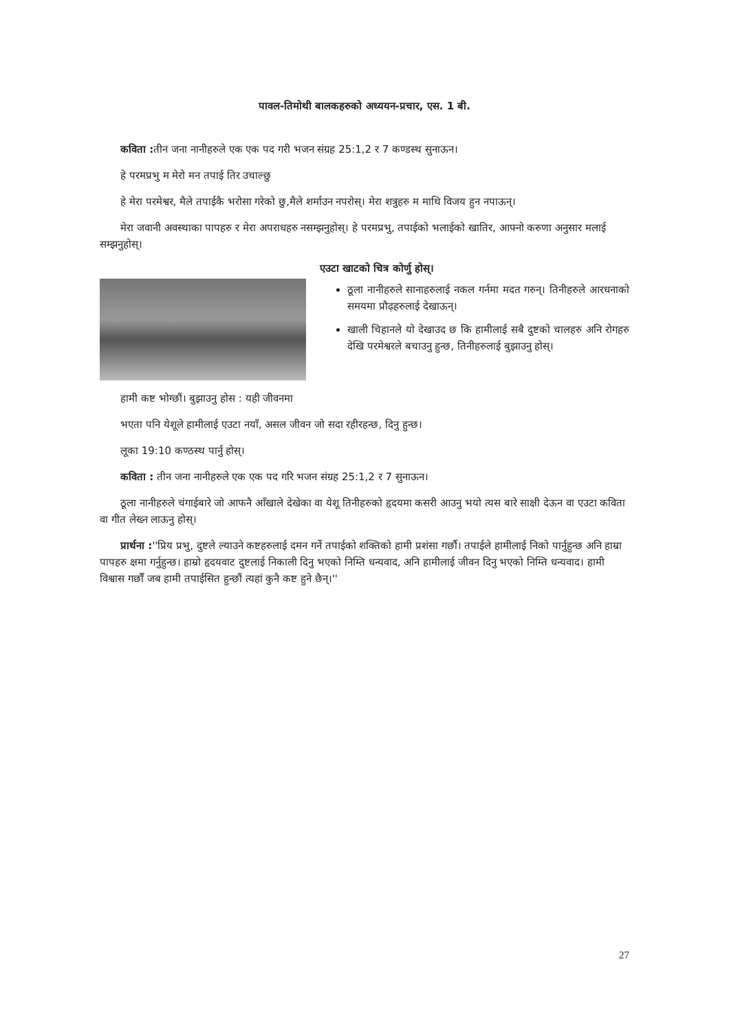पावल-तिमोथी बालकहरुको अध्ययन-प्रचार, एस. 1 बी.
कविता : तीन जना नानीहरुले एक एक पद गरी भजन संग्रह 25:1,2 र 7 कण्डस्थ सुनाऊन।
हे परमप्रभु म मेरो मन तपाई तिर उचाल्छु
हे मेरा परमेश्वर, मैले तपाईकै भरोसा गरेको छु,मैले शर्माउन नपरोस्। मेरा शत्रुहरु म माथि विजय हुन नपाऊन्।
मेरा जवानी अवस्थाका पापहरु र मेरा अपराधहरु नसम्झनुहोस्। हे परमप्रभु, तपाईको भलाईको खातिर, आफ्नो करुणा अनुसार मलाई सम्झनुहोस्।
एउटा खाटको चित्र कोर्णु होस्।
ठूला नानीहरुले सानाहरुलाई नकल गर्नमा मदत गरुन्। तिनीहरुले आरधनाको समयमा प्रौढ़हरुलाई देखाऊन्।
खाली चिहानले यो देखाउद छ कि हामीलाई सबै दुष्टको चालहरु अनि रोगहरु देखि परमेश्वरले बचाउनु हुन्छ, तिनीहरुलाई बुझाउनु होस्।
हामी कष्ट भोग्छौं। बुझाउनु होस : यही जीवनमा
भएता पनि येशूले हामीलाई एउटा नयाँ, असल जीवन जो सदा रहीरहन्छ, दिनु हुन्छ।
लूका 19:10 कण्ठस्थ पार्नु होस्।
कविता : तीन जना नानीहरुले एक एक पद गरि भजन संग्रह 25:1,2 र 7 सुनाऊन।
ठूला नानीहरुले चंगाईबारे जो आफनै आँखाले देखेका वा येशू तिनीहरुको हृदयमा कसरी आउनु भयो त्यस बारे साक्षी देऊन वा एउटा कविता वा गीत लेख्न लाऊनु होस्।
प्रार्थना :''प्रिय प्रभु, दुष्टले ल्याउने कष्टहरुलाई दमन गर्ने तपाईको शक्तिको हामी प्रशंसा गर्छौ। तपाईले हामीलाई निको पार्नुहुन्छ अनि हाम्रा पापहरु क्षमा गर्नुहुन्छ। हाम्रो हृदयवाट दुष्टलाई निकाली दिनु भएको निम्ति धन्यवाद, अनि हामीलाई जीवन दिनु भएको निम्ति धन्यवाद। हामी विश्वास गर्छौं जब हामी तपाईसित हुन्छौं त्यहां कुनै कष्ट हुने छैन्।''
27